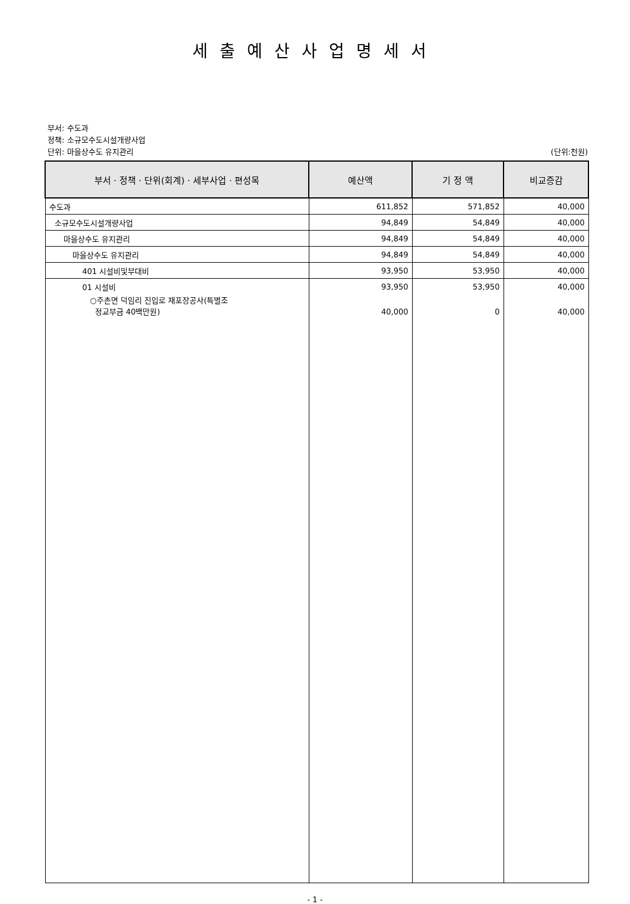세출예산사업명세서
부서: 수도과
정책: 소규모수도시설개량사업
단위: 마을상수도 유지관리
(단위:천원)
| 부서 · 정책 · 단위(회계) · 세부사업 · 편성목 | 예산액 | 기 정 액 | 비교증감 |
| --- | --- | --- | --- |
| 수도과 | 611,852 | 571,852 | 40,000 |
| 소규모수도시설개량사업 | 94,849 | 54,849 | 40,000 |
| 마을상수도 유지관리 | 94,849 | 54,849 | 40,000 |
| 마을상수도 유지관리 | 94,849 | 54,849 | 40,000 |
| 401 시설비및부대비 | 93,950 | 53,950 | 40,000 |
| 01 시설비 | 93,950 | 53,950 | 40,000 |
| ○주촌면 덕임리 진입로 재포장공사(특별조 정교부금 40백만원) | 40,000 | 0 | 40,000 |
- 1 -